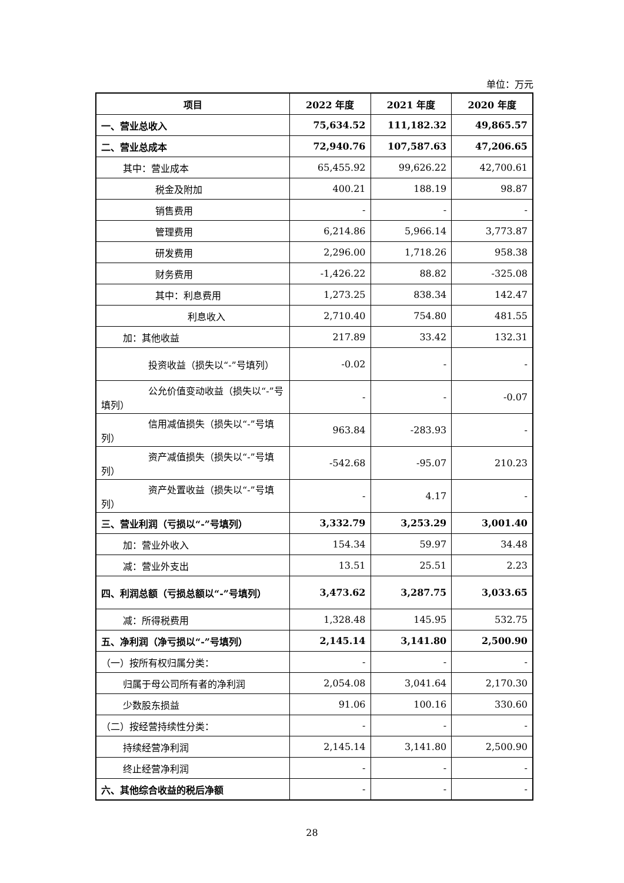单位：万元
| 项目 | 2022 年度 | 2021 年度 | 2020 年度 |
| --- | --- | --- | --- |
| 一、营业总收入 | 75,634.52 | 111,182.32 | 49,865.57 |
| 二、营业总成本 | 72,940.76 | 107,587.63 | 47,206.65 |
| 其中：营业成本 | 65,455.92 | 99,626.22 | 42,700.61 |
| 税金及附加 | 400.21 | 188.19 | 98.87 |
| 销售费用 | - | - | - |
| 管理费用 | 6,214.86 | 5,966.14 | 3,773.87 |
| 研发费用 | 2,296.00 | 1,718.26 | 958.38 |
| 财务费用 | -1,426.22 | 88.82 | -325.08 |
| 其中：利息费用 | 1,273.25 | 838.34 | 142.47 |
| 利息收入 | 2,710.40 | 754.80 | 481.55 |
| 加：其他收益 | 217.89 | 33.42 | 132.31 |
| 投资收益（损失以“-”号填列） | -0.02 | - | - |
| 公允价值变动收益（损失以“-”号填列） | - | - | -0.07 |
| 信用减值损失（损失以“-”号填列） | 963.84 | -283.93 | - |
| 资产减值损失（损失以“-”号填列） | -542.68 | -95.07 | 210.23 |
| 资产处置收益（损失以“-”号填列） | - | 4.17 | - |
| 三、营业利润（亏损以“-”号填列） | 3,332.79 | 3,253.29 | 3,001.40 |
| 加：营业外收入 | 154.34 | 59.97 | 34.48 |
| 减：营业外支出 | 13.51 | 25.51 | 2.23 |
| 四、利润总额（亏损总额以“-”号填列） | 3,473.62 | 3,287.75 | 3,033.65 |
| 减：所得税费用 | 1,328.48 | 145.95 | 532.75 |
| 五、净利润（净亏损以“-”号填列） | 2,145.14 | 3,141.80 | 2,500.90 |
| （一）按所有权归属分类： | - | - | - |
| 归属于母公司所有者的净利润 | 2,054.08 | 3,041.64 | 2,170.30 |
| 少数股东损益 | 91.06 | 100.16 | 330.60 |
| （二）按经营持续性分类： | - | - | - |
| 持续经营净利润 | 2,145.14 | 3,141.80 | 2,500.90 |
| 终止经营净利润 | - | - | - |
| 六、其他综合收益的税后净额 | - | - | - |
28